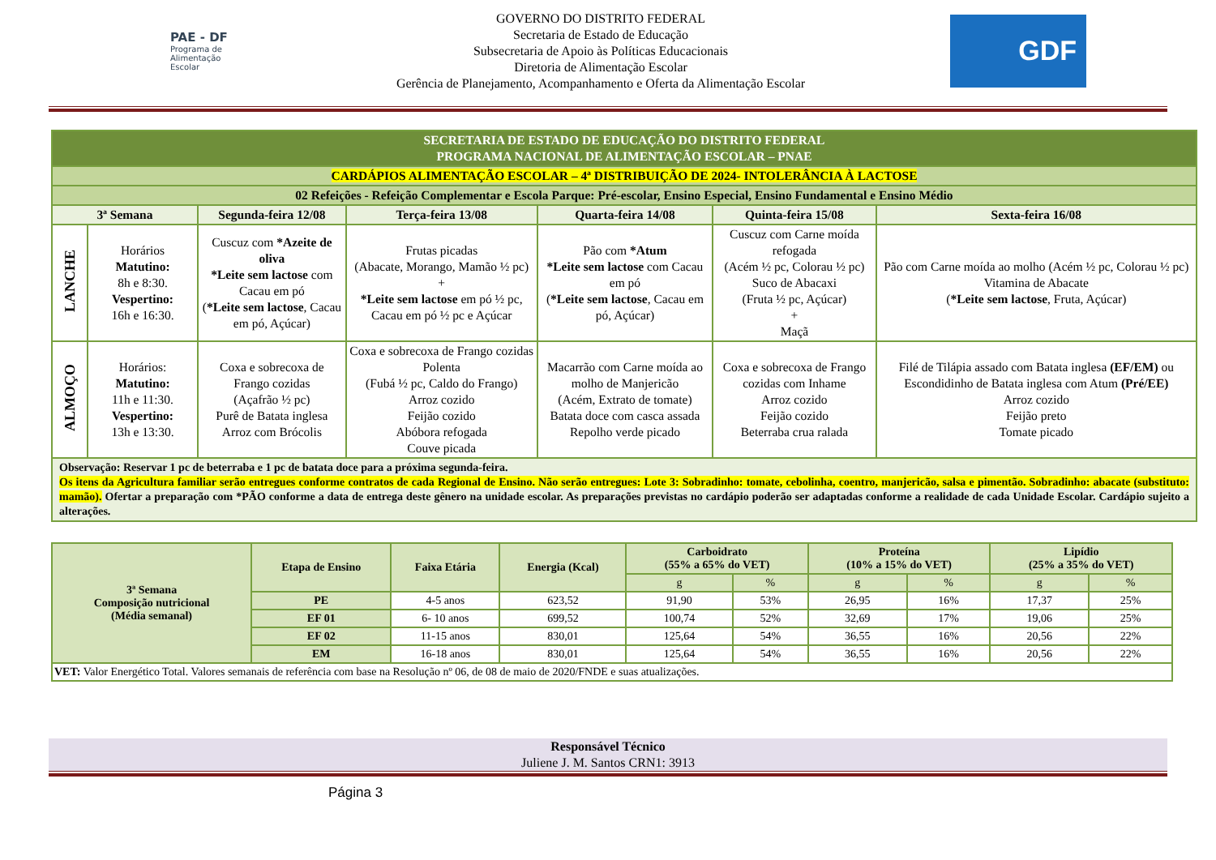PAE - DF
Programa de Alimentação Escolar
GOVERNO DO DISTRITO FEDERAL
Secretaria de Estado de Educação
Subsecretaria de Apoio às Políticas Educacionais
Diretoria de Alimentação Escolar
Gerência de Planejamento, Acompanhamento e Oferta da Alimentação Escolar
GDF
| SECRETARIA DE ESTADO DE EDUCAÇÃO DO DISTRITO FEDERAL PROGRAMA NACIONAL DE ALIMENTAÇÃO ESCOLAR – PNAE | | | | | | |
| CARDÁPIOS ALIMENTAÇÃO ESCOLAR – 4ª DISTRIBUIÇÃO DE 2024- INTOLERÂNCIA À LACTOSE | | | | | | |
| 02 Refeições - Refeição Complementar e Escola Parque: Pré-escolar, Ensino Especial, Ensino Fundamental e Ensino Médio | | | | | | |
| 3ª Semana | | Segunda-feira 12/08 | Terça-feira 13/08 | Quarta-feira 14/08 | Quinta-feira 15/08 | Sexta-feira 16/08 |
| LANCHE | Horários Matutino: 8h e 8:30. Vespertino: 16h e 16:30. | Cuscuz com *Azeite de oliva *Leite sem lactose com Cacau em pó ( *Leite sem lactose , Cacau em pó, Açúcar) | Frutas picadas (Abacate, Morango, Mamão ½ pc) + *Leite sem lactose em pó ½ pc, Cacau em pó ½ pc e Açúcar | Pão com *Atum *Leite sem lactose com Cacau em pó ( *Leite sem lactose , Cacau em pó, Açúcar) | Cuscuz com Carne moída refogada (Acém ½ pc, Colorau ½ pc) Suco de Abacaxi (Fruta ½ pc, Açúcar) + Maçã | Pão com Carne moída ao molho (Acém ½ pc, Colorau ½ pc) Vitamina de Abacate ( *Leite sem lactose , Fruta, Açúcar) |
| ALMOÇO | Horários: Matutino: 11h e 11:30. Vespertino: 13h e 13:30. | Coxa e sobrecoxa de Frango cozidas (Açafrão ½ pc) Purê de Batata inglesa Arroz com Brócolis | Coxa e sobrecoxa de Frango cozidas Polenta (Fubá ½ pc, Caldo do Frango) Arroz cozido Feijão cozido Abóbora refogada Couve picada | Macarrão com Carne moída ao molho de Manjericão (Acém, Extrato de tomate) Batata doce com casca assada Repolho verde picado | Coxa e sobrecoxa de Frango cozidas com Inhame Arroz cozido Feijão cozido Beterraba crua ralada | Filé de Tilápia assado com Batata inglesa (EF/EM) ou Escondidinho de Batata inglesa com Atum (Pré/EE) Arroz cozido Feijão preto Tomate picado |
| Observação: Reservar 1 pc de beterraba e 1 pc de batata doce para a próxima segunda-feira. Os itens da Agricultura familiar serão entregues conforme contratos de cada Regional de Ensino. Não serão entregues: Lote 3: Sobradinho: tomate, cebolinha, coentro, manjericão, salsa e pimentão. Sobradinho: abacate (substituto: mamão). Ofertar a preparação com *PÃO conforme a data de entrega deste gênero na unidade escolar. As preparações previstas no cardápio poderão ser adaptadas conforme a realidade de cada Unidade Escolar. Cardápio sujeito a alterações. | | | | | | |
| 3ª Semana Composição nutricional (Média semanal) | Etapa de Ensino | Faixa Etária | Energia (Kcal) | Carboidrato (55% a 65% do VET) | | Proteína (10% a 15% do VET) | | Lipídio (25% a 35% do VET) | |
| --- | --- | --- | --- | --- | --- | --- | --- | --- | --- |
| | | | | g | % | g | % | g | % |
| | PE | 4-5 anos | 623,52 | 91,90 | 53% | 26,95 | 16% | 17,37 | 25% |
| | EF 01 | 6- 10 anos | 699,52 | 100,74 | 52% | 32,69 | 17% | 19,06 | 25% |
| | EF 02 | 11-15 anos | 830,01 | 125,64 | 54% | 36,55 | 16% | 20,56 | 22% |
| | EM | 16-18 anos | 830,01 | 125,64 | 54% | 36,55 | 16% | 20,56 | 22% |
| VET: Valor Energético Total. Valores semanais de referência com base na Resolução nº 06, de 08 de maio de 2020/FNDE e suas atualizações. | | | | | | | | | |
Responsável Técnico
Juliene J. M. Santos CRN1: 3913
Página 3